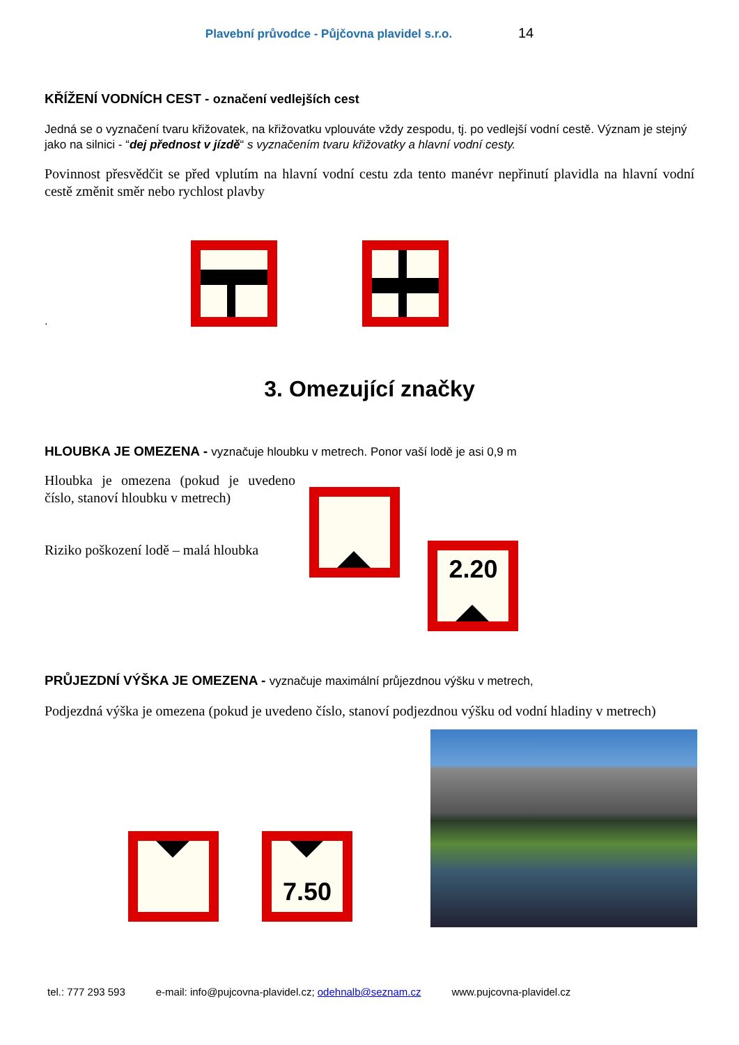Plavební průvodce - Půjčovna plavidel s.r.o. 14
KŘÍŽENÍ VODNÍCH CEST - označení vedlejších cest
Jedná se o vyznačení tvaru křižovatek, na křižovatku vplouváte vždy zespodu, tj. po vedlejší vodní cestě. Význam je stejný jako na silnici - “dej přednost v jízdě“ s vyznačením tvaru křižovatky a hlavní vodní cesty.
Povinnost přesvědčit se před vplutím na hlavní vodní cestu zda tento manévr nepřinutí plavidla na hlavní vodní cestě změnit směr nebo rychlost plavby
.
3. Omezující značky
HLOUBKA JE OMEZENA - vyznačuje hloubku v metrech. Ponor vaší lodě je asi 0,9 m
Hloubka je omezena (pokud je uvedeno číslo, stanoví hloubku v metrech)
Riziko poškození lodě – malá hloubka
2.20
PRŮJEZDNÍ VÝŠKA JE OMEZENA - vyznačuje maximální průjezdnou výšku v metrech,
Podjezdná výška je omezena (pokud je uvedeno číslo, stanoví podjezdnou výšku od vodní hladiny v metrech)
7.50
tel.: 777 293 593 e-mail: info@pujcovna-plavidel.cz; odehnalb@seznam.cz www.pujcovna-plavidel.cz